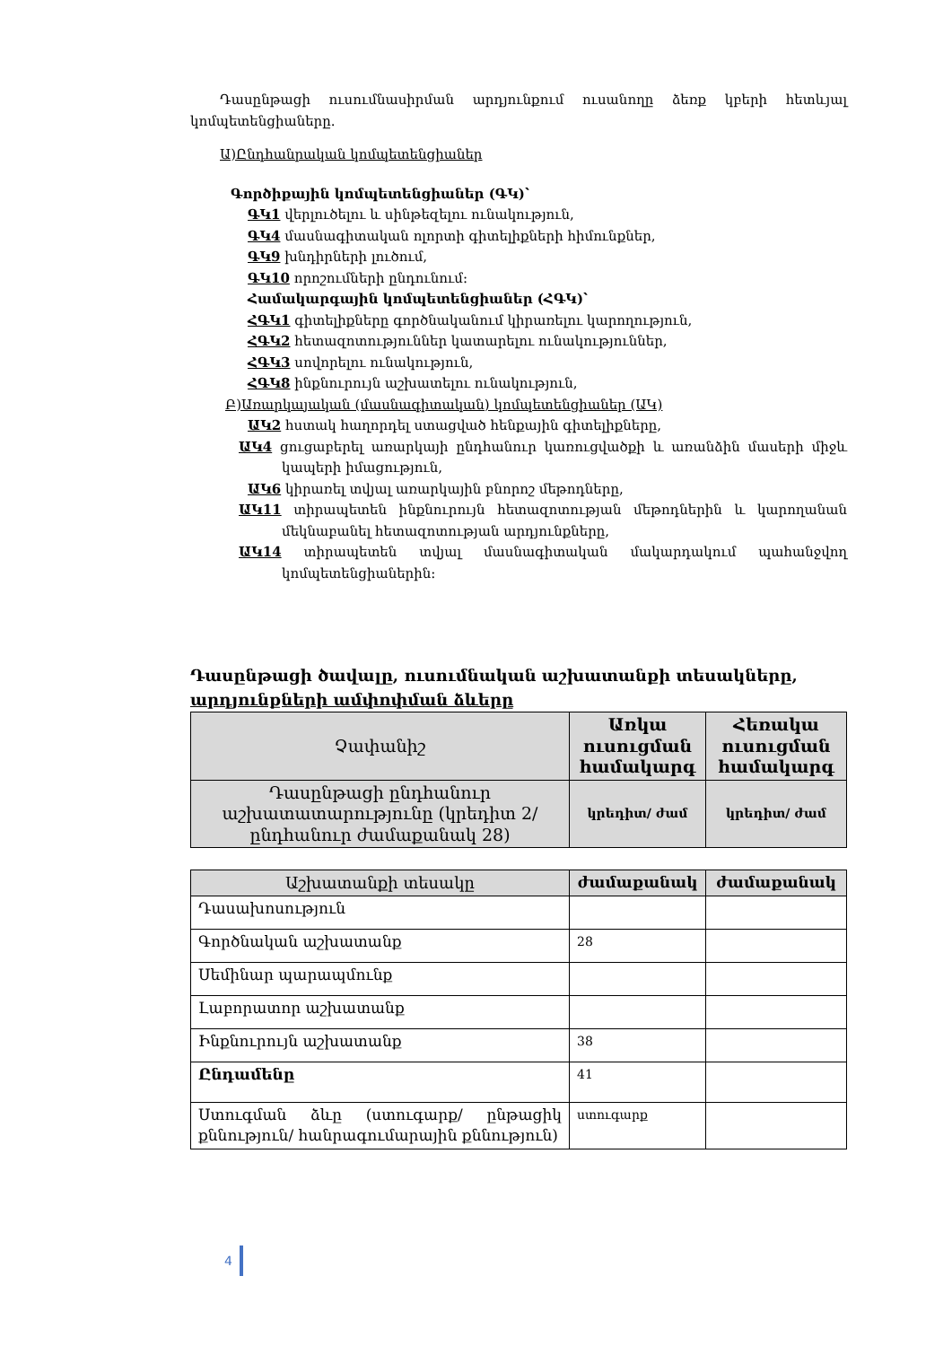Դասընթացի ուսումնասիրման արդյունքում ուսանողը ձեռք կբերի հետևյալ կոմպետենցիաները.
Ա)Ընդհանրական կոմպետենցիաներ
Գործիքային կոմպետենցիաներ (ԳԿ)՝
ԳԿ1 վերլուծելու և սինթեզելու ունակություն,
ԳԿ4 մասնագիտական ոլորտի գիտելիքների հիմունքներ,
ԳԿ9 խնդիրների լուծում,
ԳԿ10 որոշումների ընդունում:
Համակարգային կոմպետենցիաներ (ՀԳԿ)՝
ՀԳԿ1 գիտելիքները գործնականում կիրառելու կարողություն,
ՀԳԿ2 հետազոտություններ կատարելու ունակություններ,
ՀԳԿ3 սովորելու ունակություն,
ՀԳԿ8 ինքնուրույն աշխատելու ունակություն,
Բ)Առարկայական (մասնագիտական) կոմպետենցիաներ (ԱԿ)
ԱԿ2 հստակ հաղորդել ստացված հենքային գիտելիքները,
ԱԿ4 ցուցաբերել առարկայի ընդհանուր կառուցվածքի և առանձին մասերի միջև կապերի իմացություն,
ԱԿ6 կիրառել տվյալ առարկային բնորոշ մեթոդները,
ԱԿ11 տիրապետեն ինքնուրույն հետազոտության մեթոդներին և կարողանան մեկնաբանել հետազոտության արդյունքները,
ԱԿ14 տիրապետեն տվյալ մասնագիտական մակարդակում պահանջվող կոմպետենցիաներին:
Դասընթացի ծավալը, ուսումնական աշխատանքի տեսակները, արդյունքների ամփոփման ձևերը
| Չափանիշ | Առկա ուսուցման համակարգ | Հեռակա ուսուցման համակարգ |
| --- | --- | --- |
| Դասընթացի ընդհանուր աշխատատարությունը (կրեդիտ 2/ընդհանուր ժամաքանակ 28) | կրեդիտ/ ժամ | կրեդիտ/ ժամ |
| Աշխատանքի տեսակը | ժամաքանակ | ժամաքանակ |
| Դասախոսություն | | |
| Գործնական աշխատանք | 28 | |
| Սեմինար պարապմունք | | |
| Լաբորատոր աշխատանք | | |
| Ինքնուրույն աշխատանք | 38 | |
| Ընդամենը | 41 | |
| Ստուգման ձևը (ստուգարք/ ընթացիկ քննություն/ հանրագումարային քննություն) | ստուգարք | |
4